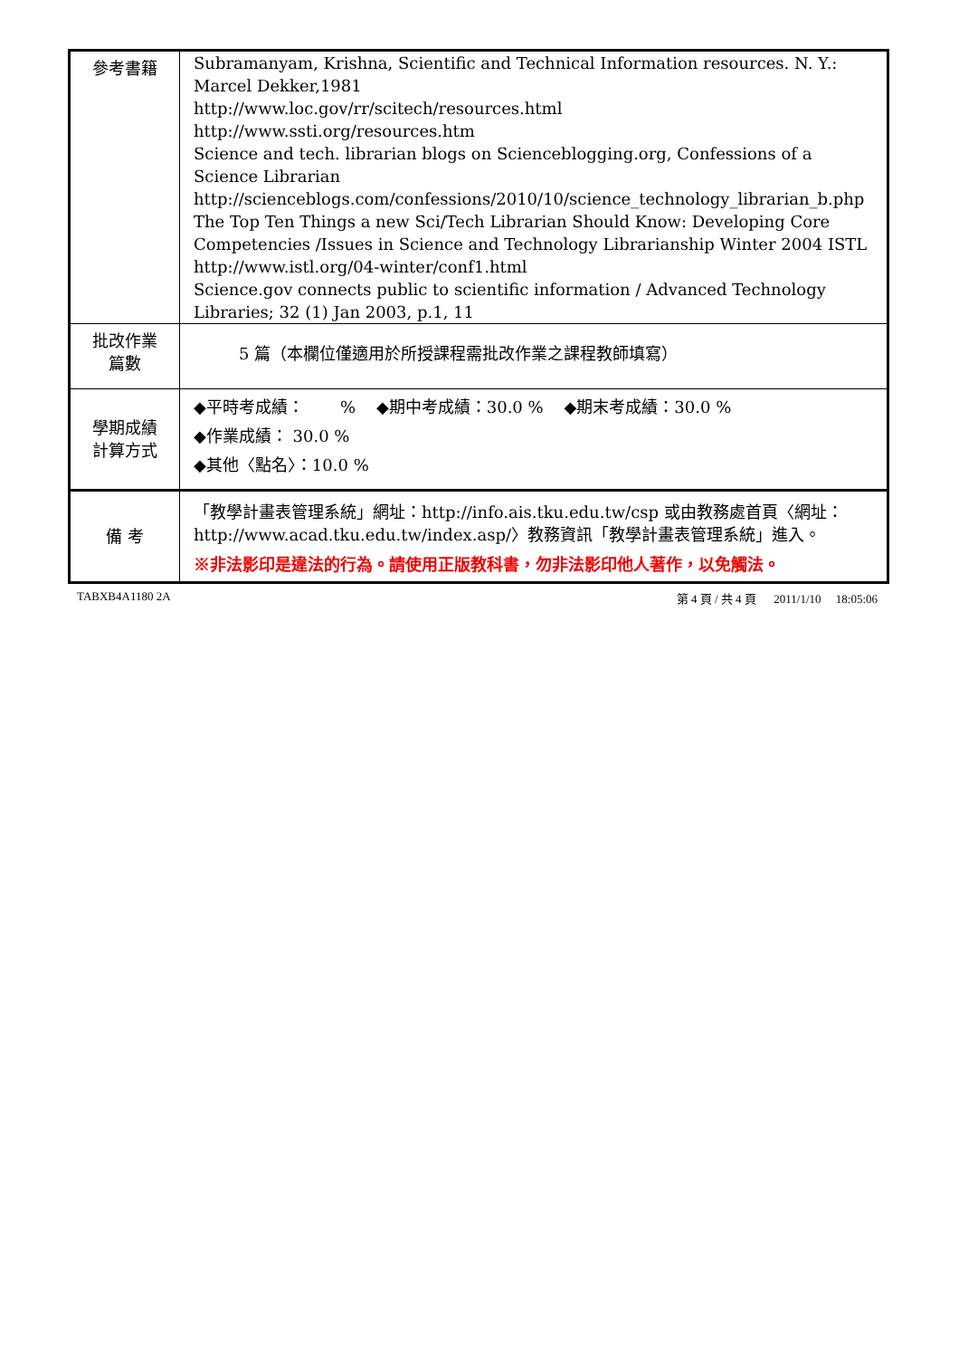| 參考書籍 | Subramanyam, Krishna, Scientific and Technical Information resources. N. Y.: Marcel Dekker,1981 http://www.loc.gov/rr/scitech/resources.html http://www.ssti.org/resources.htm Science and tech. librarian blogs on Scienceblogging.org, Confessions of a Science Librarian http://scienceblogs.com/confessions/2010/10/science_technology_librarian_b.php The Top Ten Things a new Sci/Tech Librarian Should Know: Developing Core Competencies /Issues in Science and Technology Librarianship Winter 2004 ISTL http://www.istl.org/04-winter/conf1.html Science.gov connects public to scientific information / Advanced Technology Libraries; 32 (1) Jan 2003, p.1, 11 |
| 批改作業 篇數 | 5 篇（本欄位僅適用於所授課程需批改作業之課程教師填寫） |
| 學期成績 計算方式 | ◆平時考成績： % ◆期中考成績：30.0 % ◆期末考成績：30.0 % ◆作業成績： 30.0 % ◆其他〈點名〉：10.0 % |
| 備 考 | 「教學計畫表管理系統」網址： http://info.ais.tku.edu.tw/csp 或由教務處首頁〈網址： http://www.acad.tku.edu.tw/index.asp/ 〉教務資訊「教學計畫表管理系統」進入。 ※非法影印是違法的行為。請使用正版教科書，勿非法影印他人著作，以免觸法。 |
TABXB4A1180 2A 第 4 頁 / 共 4 頁 2011/1/10 18:05:06